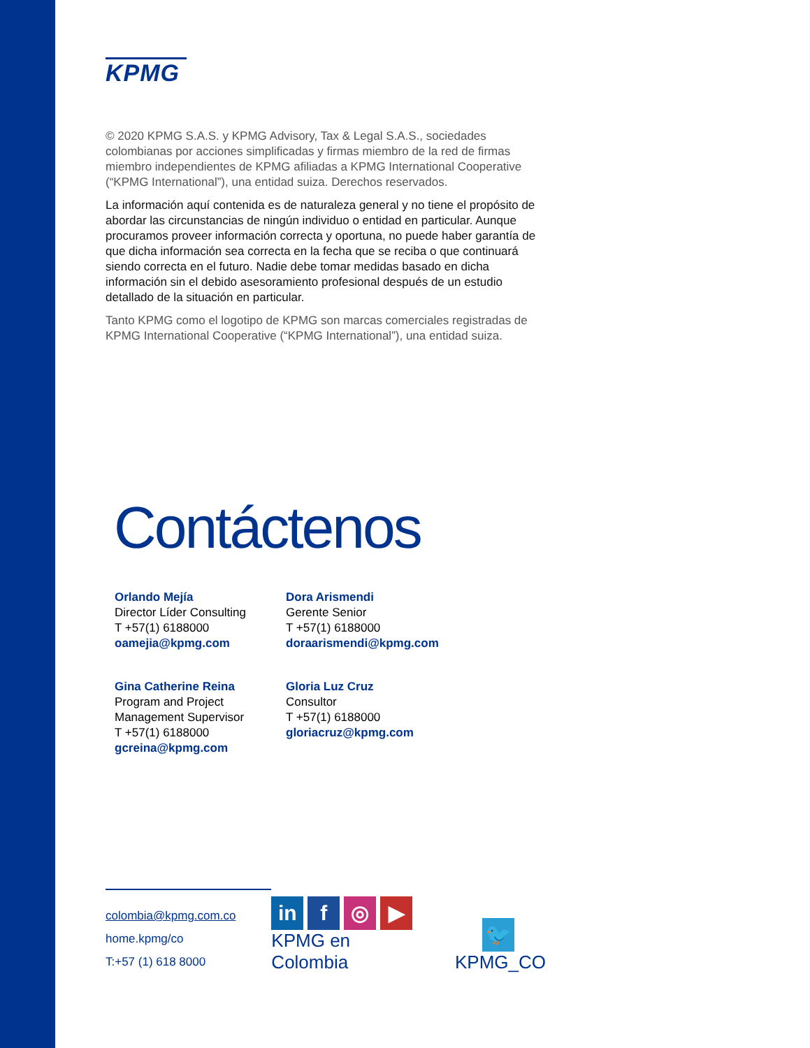KPMG
© 2020 KPMG S.A.S. y KPMG Advisory, Tax & Legal S.A.S., sociedades colombianas por acciones simplificadas y firmas miembro de la red de firmas miembro independientes de KPMG afiliadas a KPMG International Cooperative (“KPMG International”), una entidad suiza. Derechos reservados.
La información aquí contenida es de naturaleza general y no tiene el propósito de abordar las circunstancias de ningún individuo o entidad en particular. Aunque procuramos proveer información correcta y oportuna, no puede haber garantía de que dicha información sea correcta en la fecha que se reciba o que continuará siendo correcta en el futuro. Nadie debe tomar medidas basado en dicha información sin el debido asesoramiento profesional después de un estudio detallado de la situación en particular.
Tanto KPMG como el logotipo de KPMG son marcas comerciales registradas de KPMG International Cooperative (“KPMG International”), una entidad suiza.
Contáctenos
Orlando Mejía
Director Líder Consulting
T +57(1) 6188000
oamejia@kpmg.com
Dora Arismendi
Gerente Senior
T +57(1) 6188000
doraarismendi@kpmg.com
Gina Catherine Reina
Program and Project Management Supervisor
T +57(1) 6188000
gcreina@kpmg.com
Gloria Luz Cruz
Consultor
T +57(1) 6188000
gloriacruz@kpmg.com
colombia@kpmg.com.co
home.kpmg/co
T:+57 (1) 618 8000
in f ◎ ▶
KPMG en Colombia
🐦
KPMG_CO